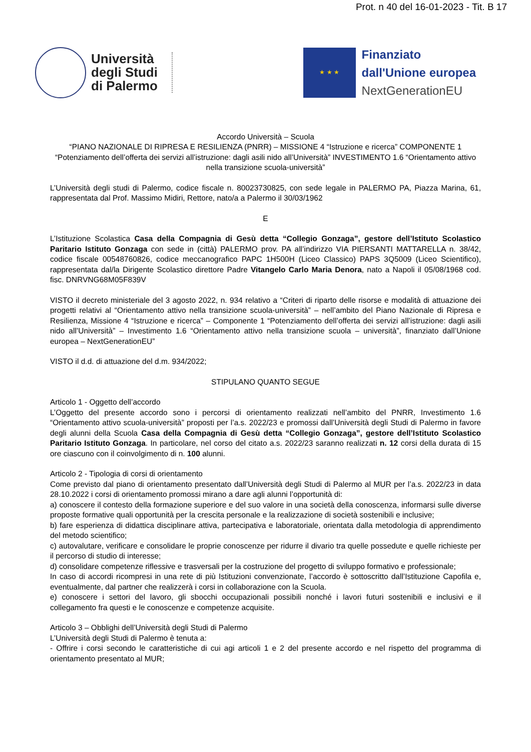Prot. n 40 del 16-01-2023 - Tit. B 17
Università
degli Studi
di Palermo
★ ★ ★
Finanziato
dall'Unione europea
NextGenerationEU
Accordo Università – Scuola
“PIANO NAZIONALE DI RIPRESA E RESILIENZA (PNRR) – MISSIONE 4 “Istruzione e ricerca” COMPONENTE 1 “Potenziamento dell’offerta dei servizi all’istruzione: dagli asili nido all’Università” INVESTIMENTO 1.6 “Orientamento attivo nella transizione scuola-università”
L’Università degli studi di Palermo, codice fiscale n. 80023730825, con sede legale in PALERMO PA, Piazza Marina, 61, rappresentata dal Prof. Massimo Midiri, Rettore, nato/a a Palermo il 30/03/1962
E
L’Istituzione Scolastica Casa della Compagnia di Gesù detta “Collegio Gonzaga”, gestore dell’Istituto Scolastico Paritario Istituto Gonzaga con sede in (città) PALERMO prov. PA all’indirizzo VIA PIERSANTI MATTARELLA n. 38/42, codice fiscale 00548760826, codice meccanografico PAPC 1H500H (Liceo Classico) PAPS 3Q5009 (Liceo Scientifico), rappresentata dal/la Dirigente Scolastico direttore Padre Vitangelo Carlo Maria Denora, nato a Napoli il 05/08/1968 cod. fisc. DNRVNG68M05F839V
VISTO il decreto ministeriale del 3 agosto 2022, n. 934 relativo a “Criteri di riparto delle risorse e modalità di attuazione dei progetti relativi al “Orientamento attivo nella transizione scuola-università” – nell’ambito del Piano Nazionale di Ripresa e Resilienza, Missione 4 “Istruzione e ricerca” – Componente 1 “Potenziamento dell’offerta dei servizi all’istruzione: dagli asili nido all’Università” – Investimento 1.6 “Orientamento attivo nella transizione scuola – università”, finanziato dall’Unione europea – NextGenerationEU”
VISTO il d.d. di attuazione del d.m. 934/2022;
STIPULANO QUANTO SEGUE
Articolo 1 - Oggetto dell’accordo
L’Oggetto del presente accordo sono i percorsi di orientamento realizzati nell’ambito del PNRR, Investimento 1.6 “Orientamento attivo scuola-università” proposti per l’a.s. 2022/23 e promossi dall’Università degli Studi di Palermo in favore degli alunni della Scuola Casa della Compagnia di Gesù detta “Collegio Gonzaga”, gestore dell’Istituto Scolastico Paritario Istituto Gonzaga. In particolare, nel corso del citato a.s. 2022/23 saranno realizzati n. 12 corsi della durata di 15 ore ciascuno con il coinvolgimento di n. 100 alunni.
Articolo 2 - Tipologia di corsi di orientamento
Come previsto dal piano di orientamento presentato dall’Università degli Studi di Palermo al MUR per l’a.s. 2022/23 in data 28.10.2022 i corsi di orientamento promossi mirano a dare agli alunni l’opportunità di:
a) conoscere il contesto della formazione superiore e del suo valore in una società della conoscenza, informarsi sulle diverse proposte formative quali opportunità per la crescita personale e la realizzazione di società sostenibili e inclusive;
b) fare esperienza di didattica disciplinare attiva, partecipativa e laboratoriale, orientata dalla metodologia di apprendimento del metodo scientifico;
c) autovalutare, verificare e consolidare le proprie conoscenze per ridurre il divario tra quelle possedute e quelle richieste per il percorso di studio di interesse;
d) consolidare competenze riflessive e trasversali per la costruzione del progetto di sviluppo formativo e professionale;
In caso di accordi ricompresi in una rete di più Istituzioni convenzionate, l’accordo è sottoscritto dall’Istituzione Capofila e, eventualmente, dal partner che realizzerà i corsi in collaborazione con la Scuola.
e) conoscere i settori del lavoro, gli sbocchi occupazionali possibili nonché i lavori futuri sostenibili e inclusivi e il collegamento fra questi e le conoscenze e competenze acquisite.
Articolo 3 – Obblighi dell’Università degli Studi di Palermo
L’Università degli Studi di Palermo è tenuta a:
- Offrire i corsi secondo le caratteristiche di cui agi articoli 1 e 2 del presente accordo e nel rispetto del programma di orientamento presentato al MUR;